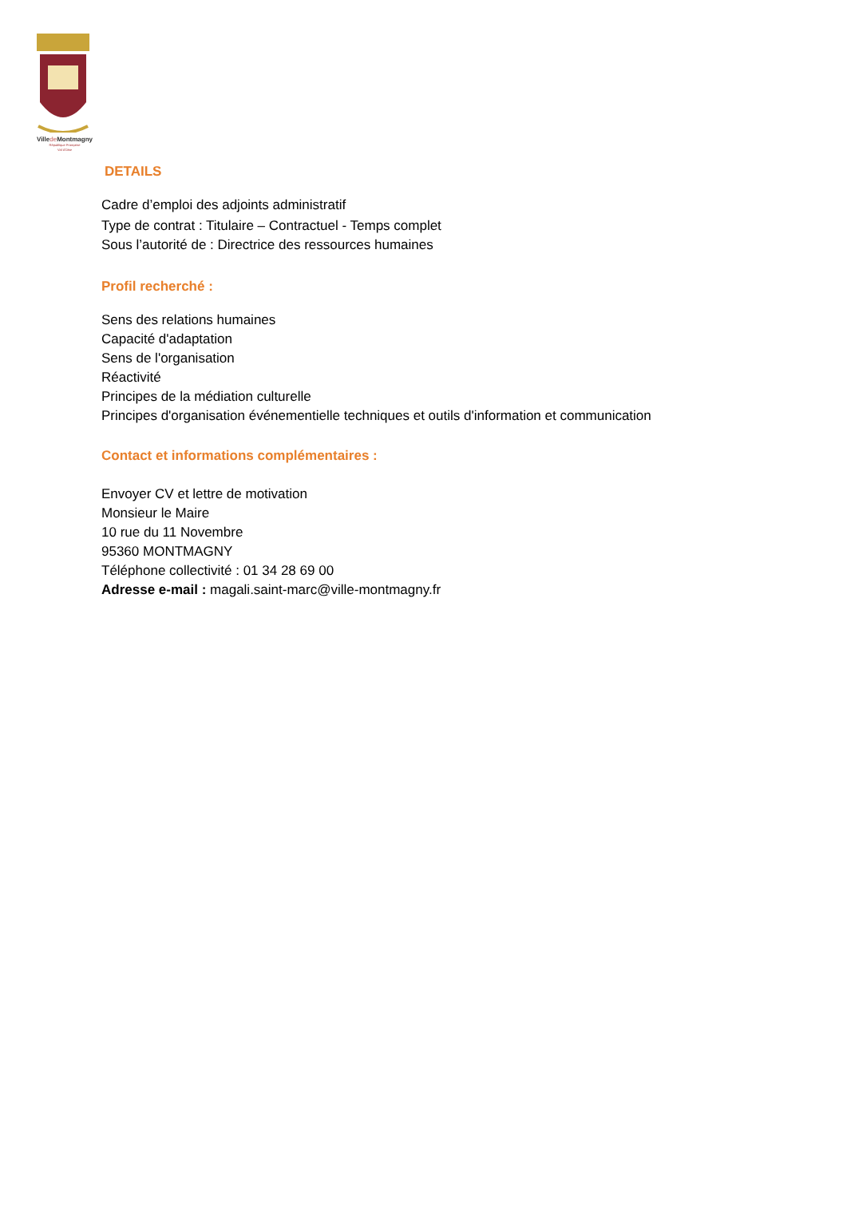Villede Montmagny
République Française
Val d'Oise
DETAILS
Cadre d’emploi des adjoints administratif
Type de contrat : Titulaire – Contractuel - Temps complet
Sous l’autorité de : Directrice des ressources humaines
Profil recherché :
Sens des relations humaines
Capacité d'adaptation
Sens de l'organisation
Réactivité
Principes de la médiation culturelle
Principes d'organisation événementielle techniques et outils d'information et communication
Contact et informations complémentaires :
Envoyer CV et lettre de motivation
Monsieur le Maire
10 rue du 11 Novembre
95360 MONTMAGNY
Téléphone collectivité : 01 34 28 69 00
Adresse e-mail : magali.saint-marc@ville-montmagny.fr